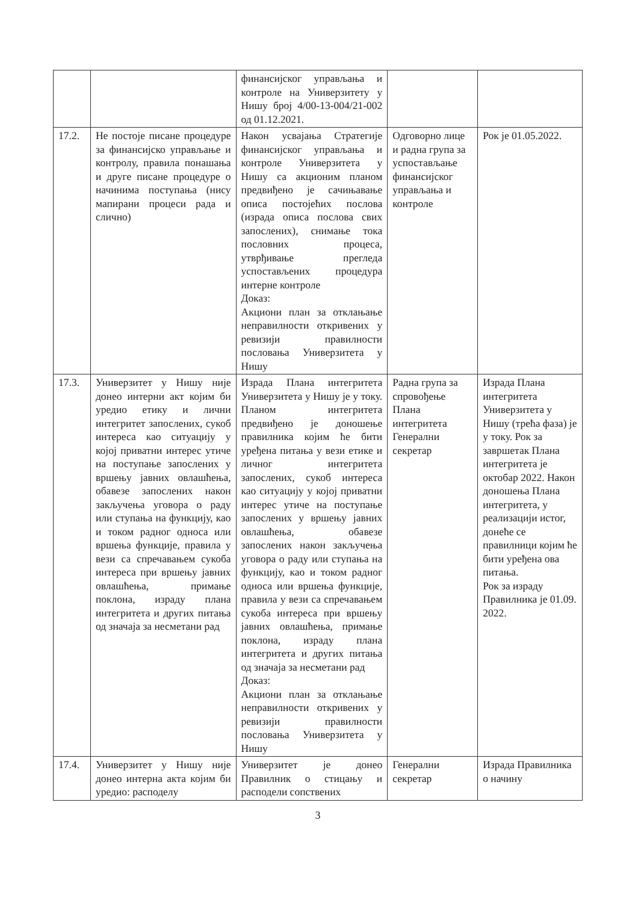| | | финансијског управљања и контроле на Универзитету у Нишу број 4/00-13-004/21-002 од 01.12.2021. | | |
| 17.2. | Не постоје писане процедуре за финансијско управљање и контролу, правила понашања и друге писане процедуре о начинима поступања (нису мапирани процеси рада и слично) | Након усвајања Стратегије финансијског управљања и контроле Универзитета у Нишу са акционим планом предвиђено је сачињавање описа постојећих послова (израда описа послова свих запослених), снимање тока пословних процеса, утврђивање прегледа успостављених процедура интерне контроле Доказ: Акциони план за отклањање неправилности откривених у ревизији правилности пословања Универзитета у Нишу | Одговорно лице и радна група за успостављање финансијског управљања и контроле | Рок је 01.05.2022. |
| 17.3. | Универзитет у Нишу није донео интерни акт којим би уредио етику и лични интегритет запослених, сукоб интереса као ситуацију у којој приватни интерес утиче на поступање запослених у вршењу јавних овлашћења, обавезе запослених након закључења уговора о раду или ступања на функцију, као и током радног односа или вршења функције, правила у вези са спречавањем сукоба интереса при вршењу јавних овлашћења, примање поклона, израду плана интегритета и других питања од значаја за несметани рад | Израда Плана интегритета Универзитета у Нишу је у току. Планом интегритета предвиђено је доношење правилника којим ће бити уређена питања у вези етике и личног интегритета запослених, сукоб интереса као ситуацију у којој приватни интерес утиче на поступање запослених у вршењу јавних овлашћења, обавезе запослених након закључења уговора о раду или ступања на функцију, као и током радног односа или вршења функције, правила у вези са спречавањем сукоба интереса при вршењу јавних овлашћења, примање поклона, израду плана интегритета и других питања од значаја за несметани рад Доказ: Акциони план за отклањање неправилности откривених у ревизији правилности пословања Универзитета у Нишу | Радна група за спровођење Плана интегритета Генерални секретар | Израда Плана интегритета Универзитета у Нишу (трећа фаза) је у току. Рок за завршетак Плана интегритета је октобар 2022. Након доношења Плана интегритета, у реализацији истог, донеће се правилници којим ће бити уређена ова питања. Рок за израду Правилника је 01.09. 2022. |
| 17.4. | Универзитет у Нишу није донео интерна акта којим би уредио: расподелу | Универзитет је донео Правилник о стицању и расподели сопствених | Генерални секретар | Израда Правилника о начину |
3